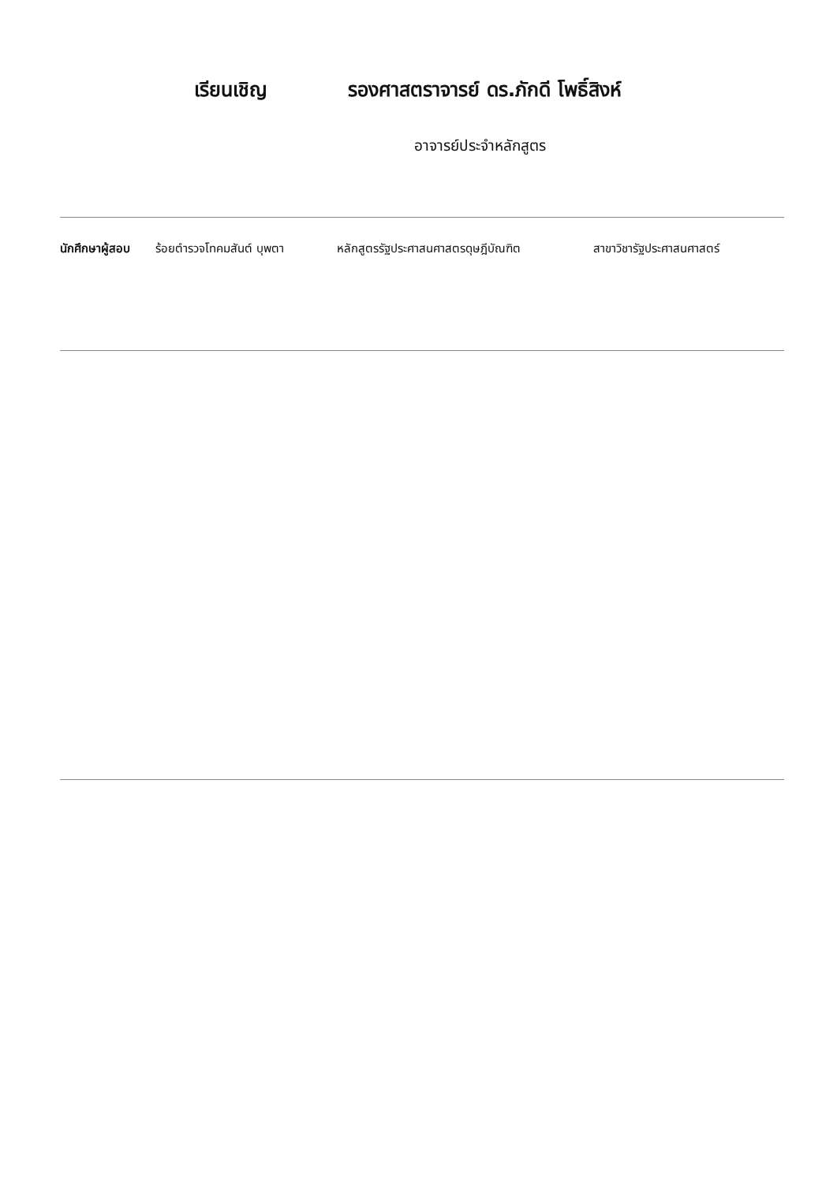เรียนเชิญ รองศาสตราจารย์ ดร.ภักดี โพธิ์สิงห์
อาจารย์ประจำหลักสูตร
นักศึกษาผู้สอบ ร้อยตำรวจโทคมสันต์ บุพตา หลักสูตรรัฐประศาสนศาสตรดุษฎีบัณฑิต สาขาวิชารัฐประศาสนศาสตร์